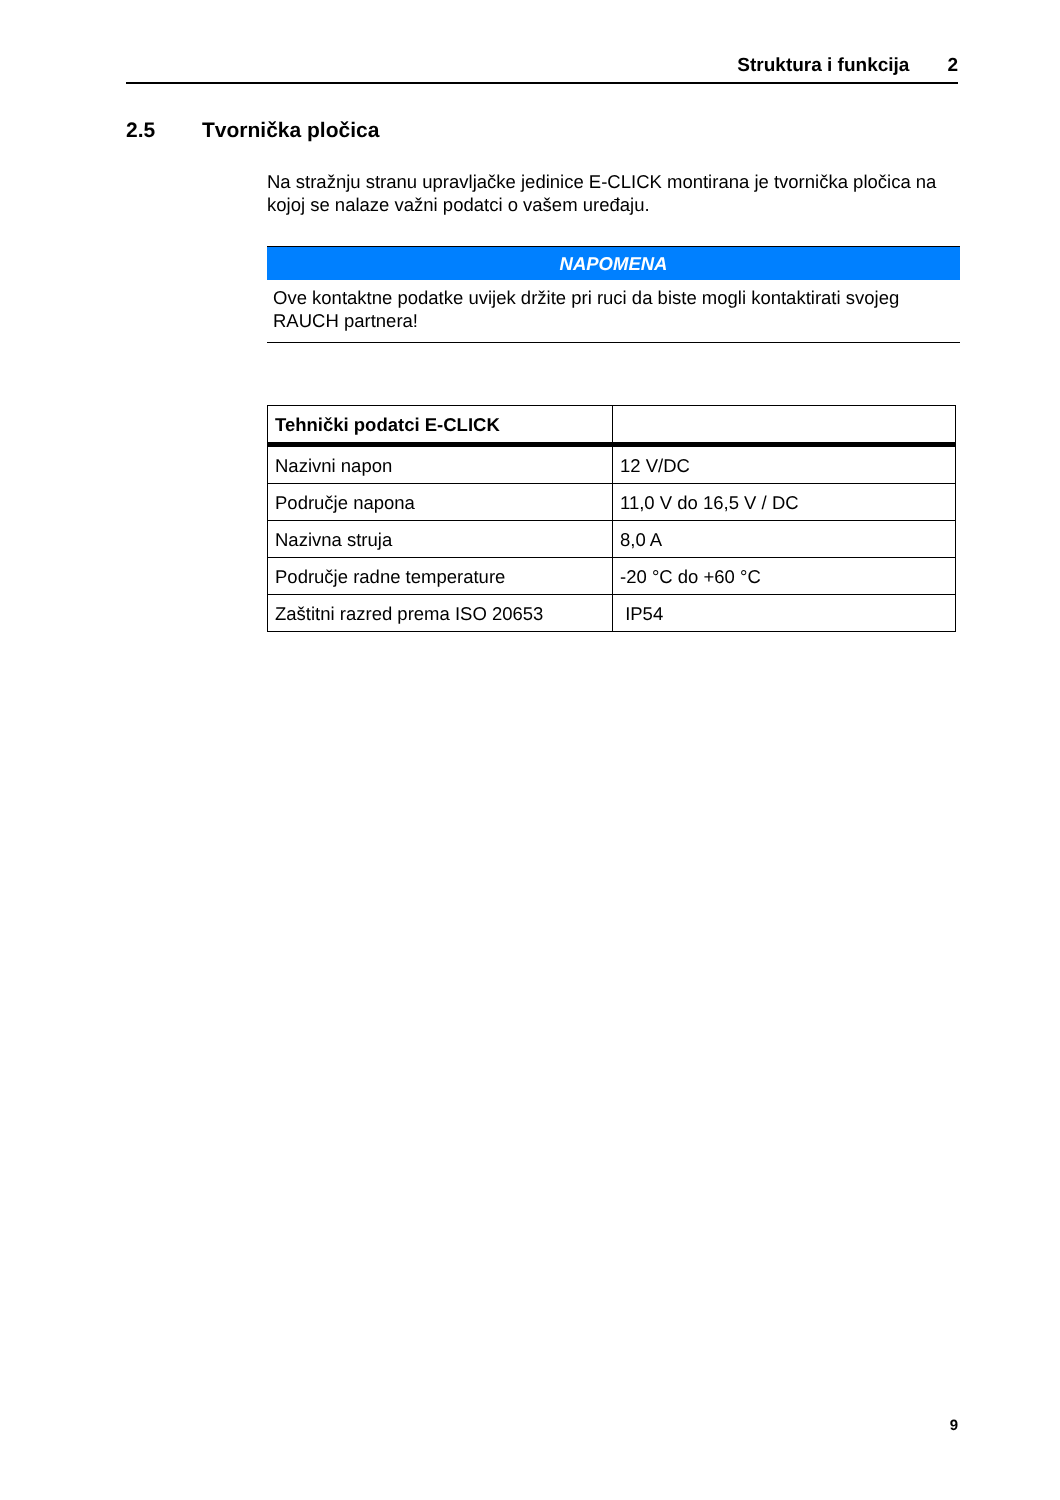Struktura i funkcija 2
2.5 Tvornička pločica
Na stražnju stranu upravljačke jedinice E-CLICK montirana je tvornička pločica na kojoj se nalaze važni podatci o vašem uređaju.
NAPOMENA
Ove kontaktne podatke uvijek držite pri ruci da biste mogli kontaktirati svojeg RAUCH partnera!
| Tehnički podatci E-CLICK | |
| --- | --- |
| Nazivni napon | 12 V/DC |
| Područje napona | 11,0 V do 16,5 V / DC |
| Nazivna struja | 8,0 A |
| Područje radne temperature | -20 °C do +60 °C |
| Zaštitni razred prema ISO 20653 | IP54 |
9